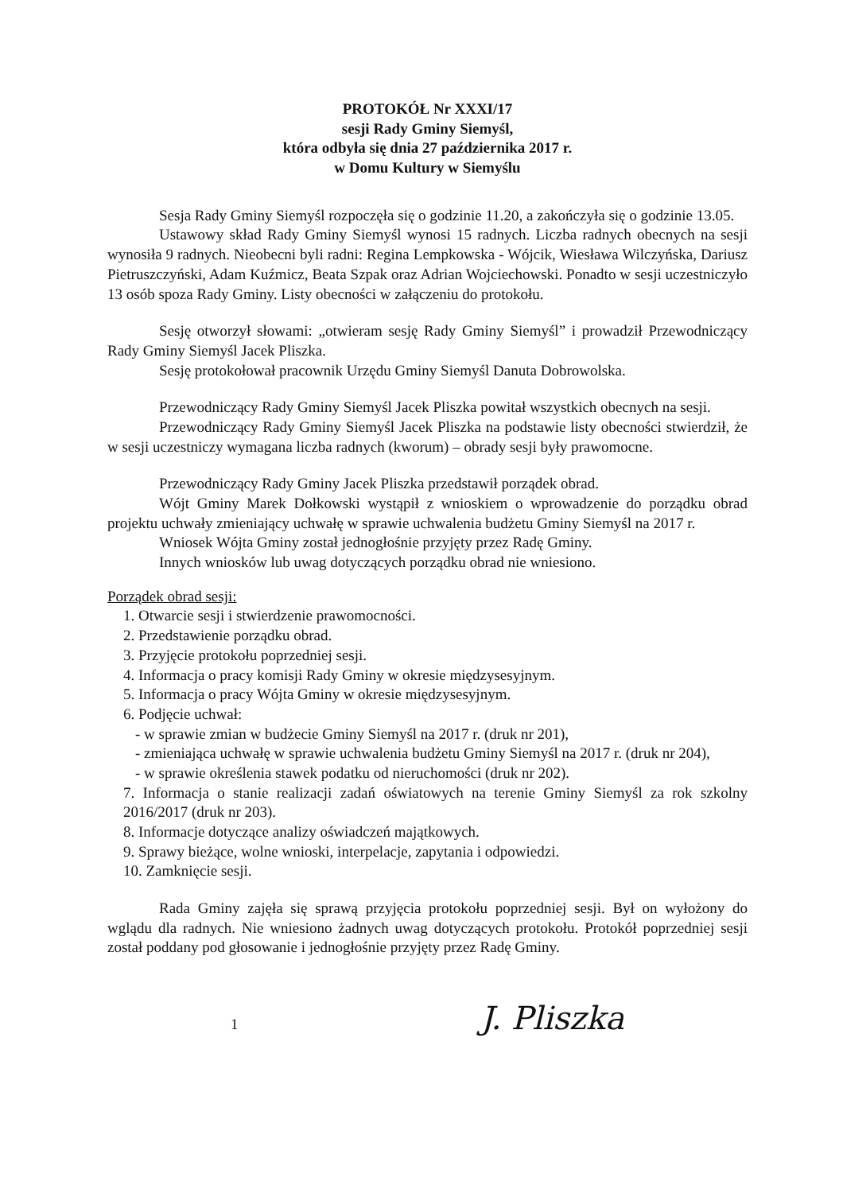PROTOKÓŁ Nr XXXI/17
sesji Rady Gminy Siemyśl,
która odbyła się dnia 27 października 2017 r.
w Domu Kultury w Siemyślu
Sesja Rady Gminy Siemyśl rozpoczęła się o godzinie 11.20, a zakończyła się o godzinie 13.05.
Ustawowy skład Rady Gminy Siemyśl wynosi 15 radnych. Liczba radnych obecnych na sesji wynosiła 9 radnych. Nieobecni byli radni: Regina Lempkowska - Wójcik, Wiesława Wilczyńska, Dariusz Pietruszczyński, Adam Kuźmicz, Beata Szpak oraz Adrian Wojciechowski. Ponadto w sesji uczestniczyło 13 osób spoza Rady Gminy. Listy obecności w załączeniu do protokołu.
Sesję otworzył słowami: „otwieram sesję Rady Gminy Siemyśl” i prowadził Przewodniczący Rady Gminy Siemyśl Jacek Pliszka.
Sesję protokołował pracownik Urzędu Gminy Siemyśl Danuta Dobrowolska.
Przewodniczący Rady Gminy Siemyśl Jacek Pliszka powitał wszystkich obecnych na sesji.
Przewodniczący Rady Gminy Siemyśl Jacek Pliszka na podstawie listy obecności stwierdził, że w sesji uczestniczy wymagana liczba radnych (kworum) – obrady sesji były prawomocne.
Przewodniczący Rady Gminy Jacek Pliszka przedstawił porządek obrad.
Wójt Gminy Marek Dołkowski wystąpił z wnioskiem o wprowadzenie do porządku obrad projektu uchwały zmieniający uchwałę w sprawie uchwalenia budżetu Gminy Siemyśl na 2017 r.
Wniosek Wójta Gminy został jednogłośnie przyjęty przez Radę Gminy.
Innych wniosków lub uwag dotyczących porządku obrad nie wniesiono.
Porządek obrad sesji:
1. Otwarcie sesji i stwierdzenie prawomocności.
2. Przedstawienie porządku obrad.
3. Przyjęcie protokołu poprzedniej sesji.
4. Informacja o pracy komisji Rady Gminy w okresie międzysesyjnym.
5. Informacja o pracy Wójta Gminy w okresie międzysesyjnym.
6. Podjęcie uchwał:
- w sprawie zmian w budżecie Gminy Siemyśl na 2017 r. (druk nr 201),
- zmieniająca uchwałę w sprawie uchwalenia budżetu Gminy Siemyśl na 2017 r. (druk nr 204),
- w sprawie określenia stawek podatku od nieruchomości (druk nr 202).
7. Informacja o stanie realizacji zadań oświatowych na terenie Gminy Siemyśl za rok szkolny 2016/2017 (druk nr 203).
8. Informacje dotyczące analizy oświadczeń majątkowych.
9. Sprawy bieżące, wolne wnioski, interpelacje, zapytania i odpowiedzi.
10. Zamknięcie sesji.
Rada Gminy zajęła się sprawą przyjęcia protokołu poprzedniej sesji. Był on wyłożony do wglądu dla radnych. Nie wniesiono żadnych uwag dotyczących protokołu. Protokół poprzedniej sesji został poddany pod głosowanie i jednogłośnie przyjęty przez Radę Gminy.
1 J. Pliszka